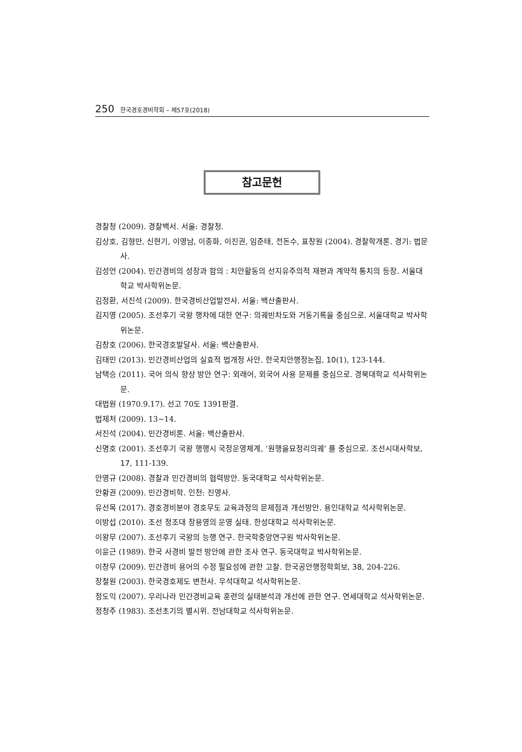250 한국경호경비학회 – 제57호(2018)
참고문헌
경찰청 (2009). 경찰백서. 서울: 경찰청.
김상호, 김형만, 신현기, 이영남, 이종화, 이진권, 임준태, 전돈수, 표창원 (2004). 경찰학개론. 경기: 법문사.
김성언 (2004). 민간경비의 성장과 함의 : 치안활동의 선지유주의적 재편과 계약적 통치의 등장. 서울대학교 박사학위논문.
김정환, 서진석 (2009). 한국경비산업발전사. 서울: 백산출판사.
김지영 (2005). 조선후기 국왕 행차에 대한 연구: 의궤빈차도와 거동기록을 중심으로. 서울대학교 박사학위논문.
김창호 (2006). 한국경호발달사. 서울: 백산출판사.
김태민 (2013). 민간경비산업의 실효적 법개정 사안. 한국치안행정논집, 10(1), 123-144.
남택승 (2011). 국어 의식 향상 방안 연구: 외래어, 외국어 사용 문제를 중심으로. 경북대학교 석사학위논문.
대법원 (1970.9.17). 선고 70도 1391판결.
법제처 (2009). 13~14.
서진석 (2004). 민간경비론. 서울: 백산출판사.
신명호 (2001). 조선후기 국왕 행행시 국정운영체계, ‘원행을묘정리의궤’ 를 중심으로. 조선시대사학보, 17, 111-139.
안영규 (2008). 경찰과 민간경비의 협력방안. 동국대학교 석사학위논문.
안황권 (2009). 민간경비학. 인천: 진영사.
유선목 (2017). 경호경비분야 경호무도 교육과정의 문제점과 개선방안. 용인대학교 석사학위논문.
이방섭 (2010). 조선 정조대 장용영의 운영 실태. 한성대학교 석사학위논문.
이왕무 (2007). 조선후기 국왕의 능행 연구. 한국학중앙연구원 박사학위논문.
이윤근 (1989). 한국 사경비 발전 방안에 관한 조사 연구. 동국대학교 박사학위논문.
이창무 (2009). 민간경비 용어의 수정 필요성에 관한 고찰. 한국공안행정학회보, 38, 204-226.
장철원 (2003). 한국경호제도 변천사. 우석대학교 석사학위논문.
정도익 (2007). 우리나라 민간경비교육 훈련의 실태분석과 개선에 관한 연구. 연세대학교 석사학위논문.
정청주 (1983). 조선초기의 별시위. 전남대학교 석사학위논문.